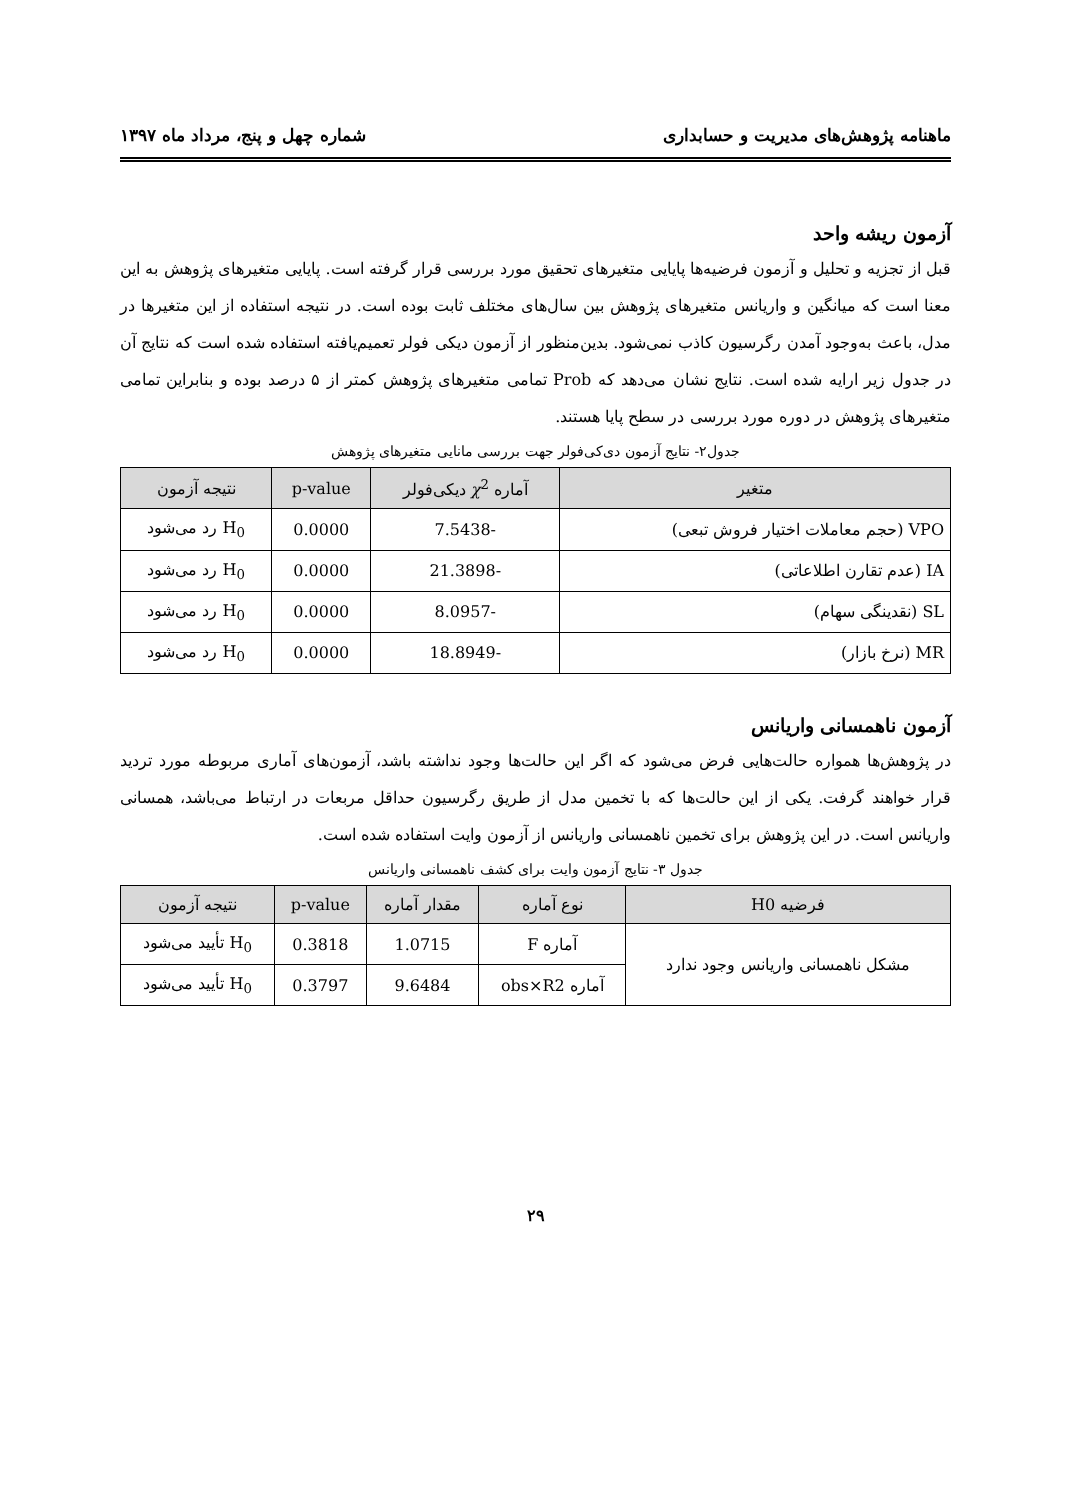ماهنامه پژوهش‌های مدیریت و حسابداری شماره چهل و پنج، مرداد ماه ۱۳۹۷
آزمون ریشه واحد
قبل از تجزیه و تحلیل و آزمون فرضیه‌ها پایایی متغیرهای تحقیق مورد بررسی قرار گرفته است. پایایی متغیرهای پژوهش به این معنا است که میانگین و واریانس متغیرهای پژوهش بین سال‌های مختلف ثابت بوده است. در نتیجه استفاده از این متغیرها در مدل، باعث به‌وجود آمدن رگرسیون کاذب نمی‌شود. بدین‌منظور از آزمون دیکی فولر تعمیم‌یافته استفاده شده است که نتایج آن در جدول زیر ارایه شده است. نتایج نشان می‌دهد که Prob تمامی متغیرهای پژوهش کمتر از ۵ درصد بوده و بنابراین تمامی متغیرهای پژوهش در دوره مورد بررسی در سطح پایا هستند.
جدول۲- نتایج آزمون دی‌کی‌فولر جهت بررسی مانایی متغیرهای پژوهش
| متغیر | آماره χ<sup>2</sup> دیکی‌فولر | p-value | نتیجه آزمون |
| --- | --- | --- | --- |
| VPO (حجم معاملات اختیار فروش تبعی) | -7.5438 | 0.0000 | H<sub>0</sub> رد می‌شود |
| IA (عدم تقارن اطلاعاتی) | -21.3898 | 0.0000 | H<sub>0</sub> رد می‌شود |
| SL (نقدینگی سهام) | -8.0957 | 0.0000 | H<sub>0</sub> رد می‌شود |
| MR (نرخ بازار) | -18.8949 | 0.0000 | H<sub>0</sub> رد می‌شود |
آزمون ناهمسانی واریانس
در پژوهش‌ها همواره حالت‌هایی فرض می‌شود که اگر این حالت‌ها وجود نداشته باشد، آزمون‌های آماری مربوطه مورد تردید قرار خواهند گرفت. یکی از این حالت‌ها که با تخمین مدل از طریق رگرسیون حداقل مربعات در ارتباط می‌باشد، همسانی واریانس است. در این پژوهش برای تخمین ناهمسانی واریانس از آزمون وایت استفاده شده است.
جدول ۳- نتایج آزمون وایت برای کشف ناهمسانی واریانس
| فرضیه H0 | نوع آماره | مقدار آماره | p-value | نتیجه آزمون |
| --- | --- | --- | --- | --- |
| مشکل ناهمسانی واریانس وجود ندارد | آماره F | 1.0715 | 0.3818 | H<sub>0</sub> تأیید می‌شود |
| | آماره obs×R2 | 9.6484 | 0.3797 | H<sub>0</sub> تأیید می‌شود |
۲۹